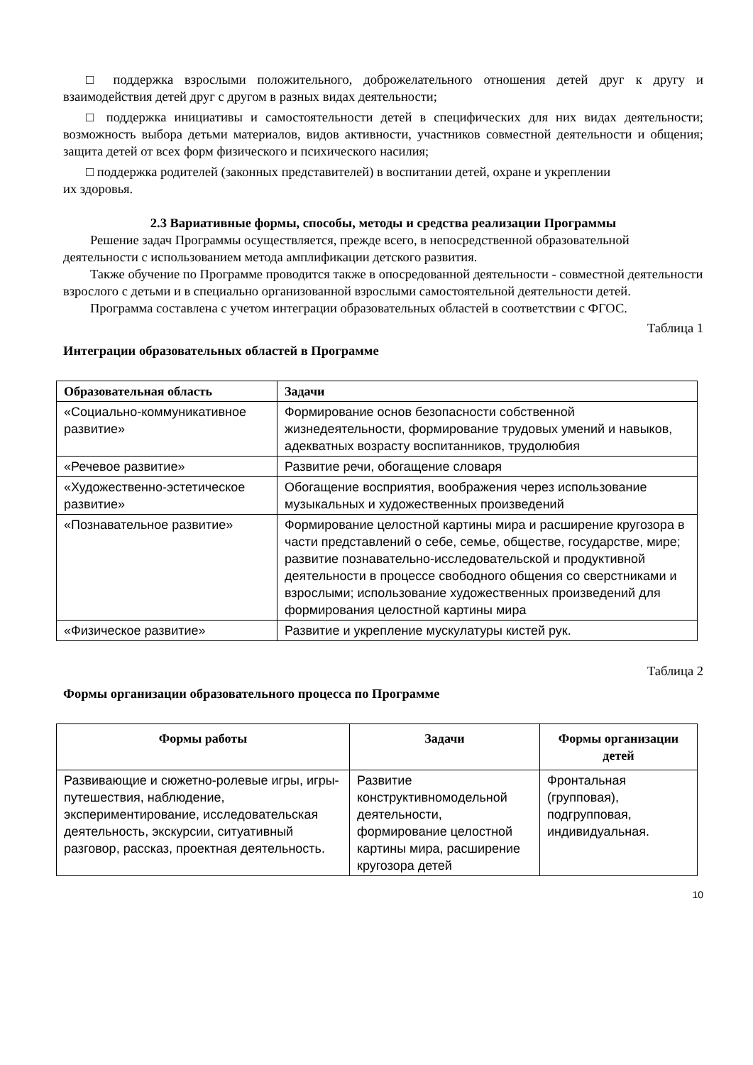□ поддержка взрослыми положительного, доброжелательного отношения детей друг к другу и взаимодействия детей друг с другом в разных видах деятельности;
□ поддержка инициативы и самостоятельности детей в специфических для них видах деятельности; возможность выбора детьми материалов, видов активности, участников совместной деятельности и общения; защита детей от всех форм физического и психического насилия;
□ поддержка родителей (законных представителей) в воспитании детей, охране и укреплении
их здоровья.
2.3 Вариативные формы, способы, методы и средства реализации Программы
Решение задач Программы осуществляется, прежде всего, в непосредственной образовательной деятельности с использованием метода амплификации детского развития.
Также обучение по Программе проводится также в опосредованной деятельности - совместной деятельности взрослого с детьми и в специально организованной взрослыми самостоятельной деятельности детей.
Программа составлена с учетом интеграции образовательных областей в соответствии с ФГОС.
Таблица 1
Интеграции образовательных областей в Программе
| Образовательная область | Задачи |
| --- | --- |
| «Социально-коммуникативное развитие» | Формирование основ безопасности собственной жизнедеятельности, формирование трудовых умений и навыков, адекватных возрасту воспитанников, трудолюбия |
| «Речевое развитие» | Развитие речи, обогащение словаря |
| «Художественно-эстетическое развитие» | Обогащение восприятия, воображения через использование музыкальных и художественных произведений |
| «Познавательное развитие» | Формирование целостной картины мира и расширение кругозора в части представлений о себе, семье, обществе, государстве, мире; развитие познавательно-исследовательской и продуктивной деятельности в процессе свободного общения со сверстниками и взрослыми; использование художественных произведений для формирования целостной картины мира |
| «Физическое развитие» | Развитие и укрепление мускулатуры кистей рук. |
Таблица 2
Формы организации образовательного процесса по Программе
| Формы работы | Задачи | Формы организации детей |
| --- | --- | --- |
| Развивающие и сюжетно-ролевые игры, игры-путешествия, наблюдение, экспериментирование, исследовательская деятельность, экскурсии, ситуативный разговор, рассказ, проектная деятельность. | Развитие конструктивномодельной деятельности, формирование целостной картины мира, расширение кругозора детей | Фронтальная (групповая), подгрупповая, индивидуальная. |
10